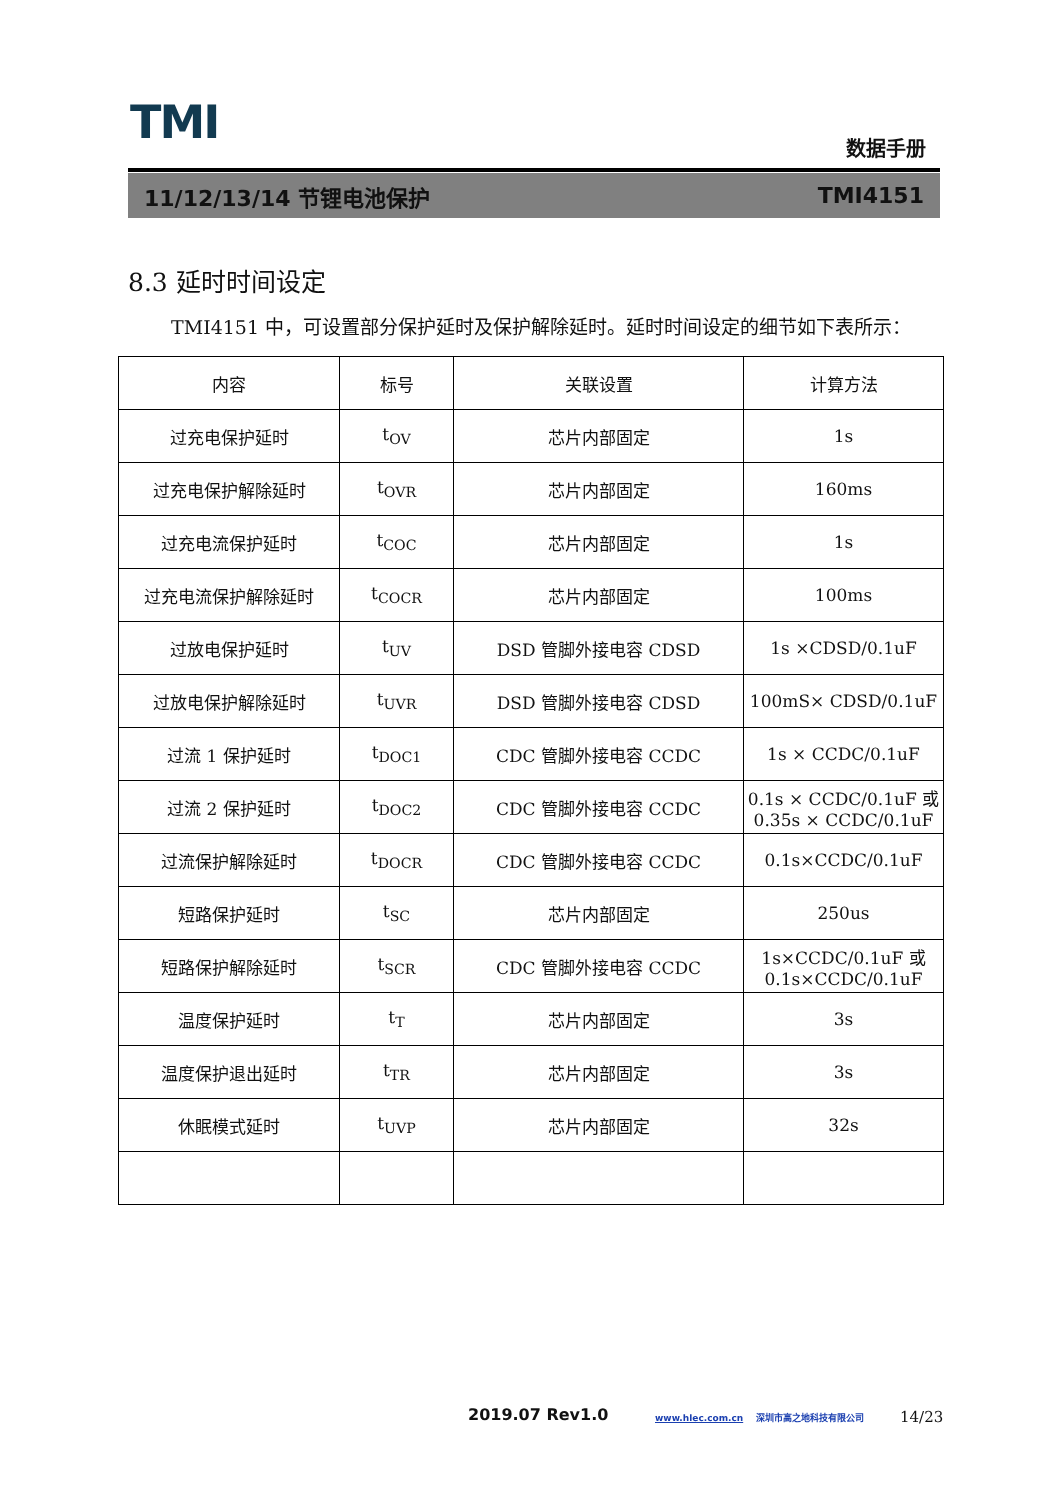TMI 数据手册
11/12/13/14 节锂电池保护 TMI4151
8.3 延时时间设定
TMI4151 中，可设置部分保护延时及保护解除延时。延时时间设定的细节如下表所示：
| 内容 | 标号 | 关联设置 | 计算方法 |
| --- | --- | --- | --- |
| 过充电保护延时 | t<sub>OV</sub> | 芯片内部固定 | 1s |
| 过充电保护解除延时 | t<sub>OVR</sub> | 芯片内部固定 | 160ms |
| 过充电流保护延时 | t<sub>COC</sub> | 芯片内部固定 | 1s |
| 过充电流保护解除延时 | t<sub>COCR</sub> | 芯片内部固定 | 100ms |
| 过放电保护延时 | t<sub>UV</sub> | DSD 管脚外接电容 CDSD | 1s ×CDSD/0.1uF |
| 过放电保护解除延时 | t<sub>UVR</sub> | DSD 管脚外接电容 CDSD | 100mS× CDSD/0.1uF |
| 过流 1 保护延时 | t<sub>DOC1</sub> | CDC 管脚外接电容 CCDC | 1s × CCDC/0.1uF |
| 过流 2 保护延时 | t<sub>DOC2</sub> | CDC 管脚外接电容 CCDC | 0.1s × CCDC/0.1uF 或 0.35s × CCDC/0.1uF |
| 过流保护解除延时 | t<sub>DOCR</sub> | CDC 管脚外接电容 CCDC | 0.1s×CCDC/0.1uF |
| 短路保护延时 | t<sub>SC</sub> | 芯片内部固定 | 250us |
| 短路保护解除延时 | t<sub>SCR</sub> | CDC 管脚外接电容 CCDC | 1s×CCDC/0.1uF 或 0.1s×CCDC/0.1uF |
| 温度保护延时 | t<sub>T</sub> | 芯片内部固定 | 3s |
| 温度保护退出延时 | t<sub>TR</sub> | 芯片内部固定 | 3s |
| 休眠模式延时 | t<sub>UVP</sub> | 芯片内部固定 | 32s |
2019.07 Rev1.0
www.hlec.com.cn 深圳市高之地科技有限公司
14/23